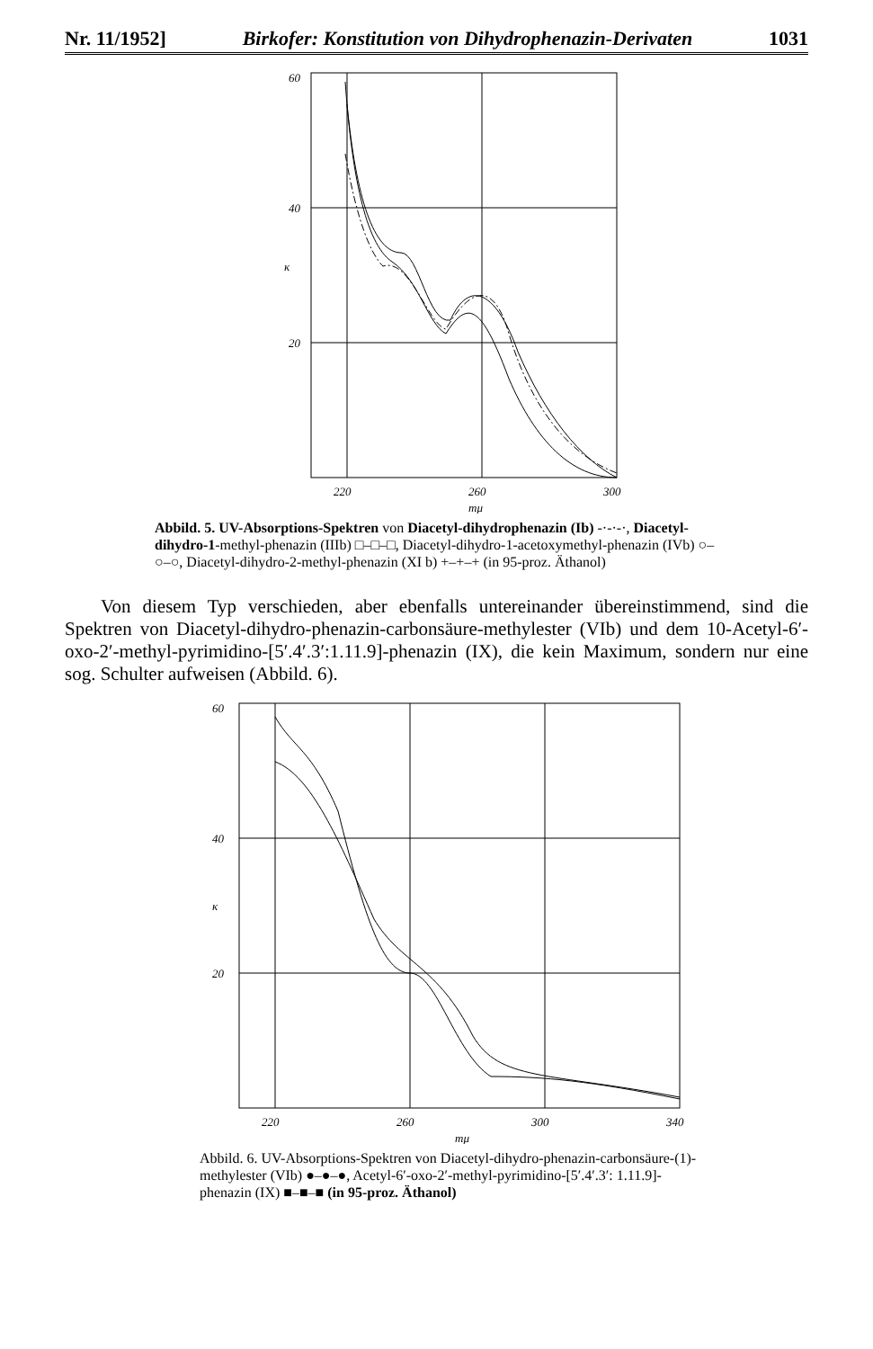Nr. 11/1952] Birkofer: Konstitution von Dihydrophenazin-Derivaten 1031
60
40
20
κ
220
260
300
mμ
Abbild. 5. UV-Absorptions-Spektren von Diacetyl-dihydrophenazin (Ib) -·-·-·, Diacetyl-dihydro-1-methyl-phenazin (IIIb) □–□–□, Diacetyl-dihydro-1-acetoxymethyl-phenazin (IVb) ○–○–○, Diacetyl-dihydro-2-methyl-phenazin (XI b) +–+–+ (in 95-proz. Äthanol)
Von diesem Typ verschieden, aber ebenfalls untereinander übereinstimmend, sind die Spektren von Diacetyl-dihydro-phenazin-carbonsäure-methylester (VIb) und dem 10-Acetyl-6′-oxo-2′-methyl-pyrimidino-[5′.4′.3′:1.11.9]-phenazin (IX), die kein Maximum, sondern nur eine sog. Schulter aufweisen (Abbild. 6).
60
40
20
κ
220
260
300
340
mμ
Abbild. 6. UV-Absorptions-Spektren von Diacetyl-dihydro-phenazin-carbonsäure-(1)-methylester (VIb) ●–●–●, Acetyl-6′-oxo-2′-methyl-pyrimidino-[5′.4′.3′: 1.11.9]-phenazin (IX) ■–■–■ (in 95-proz. Äthanol)